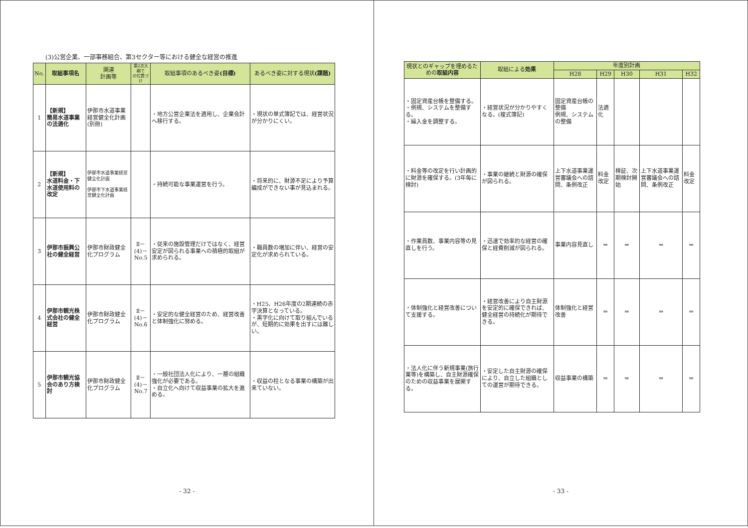(3)公営企業、一部事務組合、第3セクター等における健全な経営の推進
| No. | 取組事項名 | 関連 計画等 | 第2次大綱で の位置づけ | 取組事項のあるべき姿 (目標) | あるべき姿に対する現状 (課題) |
| --- | --- | --- | --- | --- | --- |
| 1 | 【新規】 簡易水道事業の法適化 | 伊那市水道事業経営健全化計画(別冊) | | ・地方公営企業法を適用し、企業会計へ移行する。 | ・現状の単式簿記では、経営状況が分かりにくい。 |
| 2 | 【新規】 水道料金・下水道使用料の改定 | 伊那市水道事業経営健全化計画 伊那市下水道事業経営健全化計画 | | ・持続可能な事業運営を行う。 | ・将来的に、財源不足により予算編成ができない事が見込まれる。 |
| 3 | 伊那市振興公社の健全経営 | 伊那市財政健全化プログラム | Ⅱ－ (4)－ No.5 | ・従来の施設管理だけではなく、経営安定が図られる事業への積極的取組が求められる。 | ・職員数の増加に伴い、経営の安定化が求められている。 |
| 4 | 伊那市観光株式会社の健全経営 | 伊那市財政健全化プログラム | Ⅱ－ (4)－ No.6 | ・安定的な健全経営のため、経営改善と体制強化に努める。 | ・H25、H26年度の2期連続の赤字決算となっている。 ・黒字化に向けて取り組んでいるが、短期的に効果を出すには難しい。 |
| 5 | 伊那市観光協会のあり方検討 | 伊那市財政健全化プログラム | Ⅱ－ (4)－ No.7 | ・一般社団法人化により、一層の組織強化が必要である。 ・自立化へ向けて収益事業の拡大を進める。 | ・収益の柱となる事業の構築が出来ていない。 |
- 32 -
| 現状とのギャップを埋めるための 取組内容 | 取組による 効果 | 年度別計画 | | | | |
| --- | --- | --- | --- | --- | --- | --- |
| | | H28 | H29 | H30 | H31 | H32 |
| ・固定資産台帳を整備する。 ・例規、システムを整備する。 ・繰入金を調整する。 | ・経営状況が分かりやすくなる。(複式簿記) | 固定資産台帳の整備 例規、システムの整備 | 法適化 | | | |
| ・料金等の改定を行い計画的に財源を確保する。(3年毎に検討) | ・事業の継続と財源の確保が図られる。 | 上下水道事業運営審議会への諮問、条例改正 | 料金改定 | 検証、次期検討開始 | 上下水道事業運営審議会への諮問、条例改正 | 料金改定 |
| ・作業員数、事業内容等の見直しを行う。 | ・迅速で効率的な経営の確保と経費削減が図られる。 | 事業内容見直し | ⇒ | ⇒ | ⇒ | ⇒ |
| ・体制強化と経営改善について支援する。 | ・経営改善により自主財源を安定的に確保できれば、健全経営の持続化が期待できる。 | 体制強化と経営改善 | ⇒ | ⇒ | ⇒ | ⇒ |
| ・法人化に伴う新規事業(旅行業等)を構築し、自主財源確保のための収益事業を展開する。 | ・安定した自主財源の確保により、自立した組織としての運営が期待できる。 | 収益事業の構築 | ⇒ | ⇒ | ⇒ | ⇒ |
- 33 -